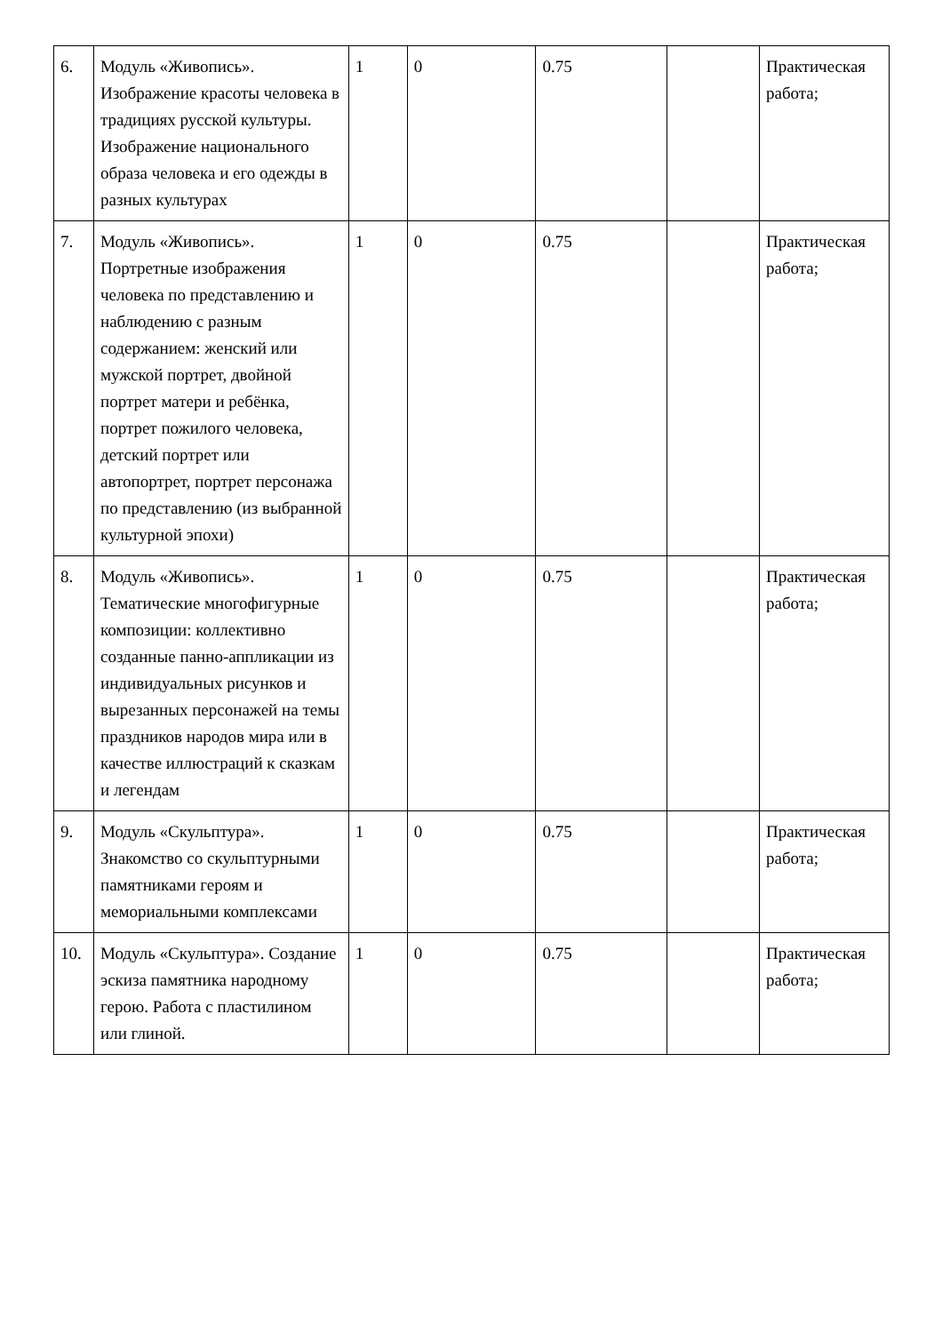| 6. | Модуль «Живопись». Изображение красоты человека в традициях русской культуры. Изображение национального образа человека и его одежды в разных культурах | 1 | 0 | 0.75 | | Практическая работа; |
| 7. | Модуль «Живопись». Портретные изображения человека по представлению и наблюдению с разным содержанием: женский или мужской портрет, двойной портрет матери и ребёнка, портрет пожилого человека, детский портрет или автопортрет, портрет персонажа по представлению (из выбранной культурной эпохи) | 1 | 0 | 0.75 | | Практическая работа; |
| 8. | Модуль «Живопись». Тематические многофигурные композиции: коллективно созданные панно-аппликации из индивидуальных рисунков и вырезанных персонажей на темы праздников народов мира или в качестве иллюстраций к сказкам и легендам | 1 | 0 | 0.75 | | Практическая работа; |
| 9. | Модуль «Скульптура». Знакомство со скульптурными памятниками героям и мемориальными комплексами | 1 | 0 | 0.75 | | Практическая работа; |
| 10. | Модуль «Скульптура». Создание эскиза памятника народному герою. Работа с пластилином или глиной. | 1 | 0 | 0.75 | | Практическая работа; |